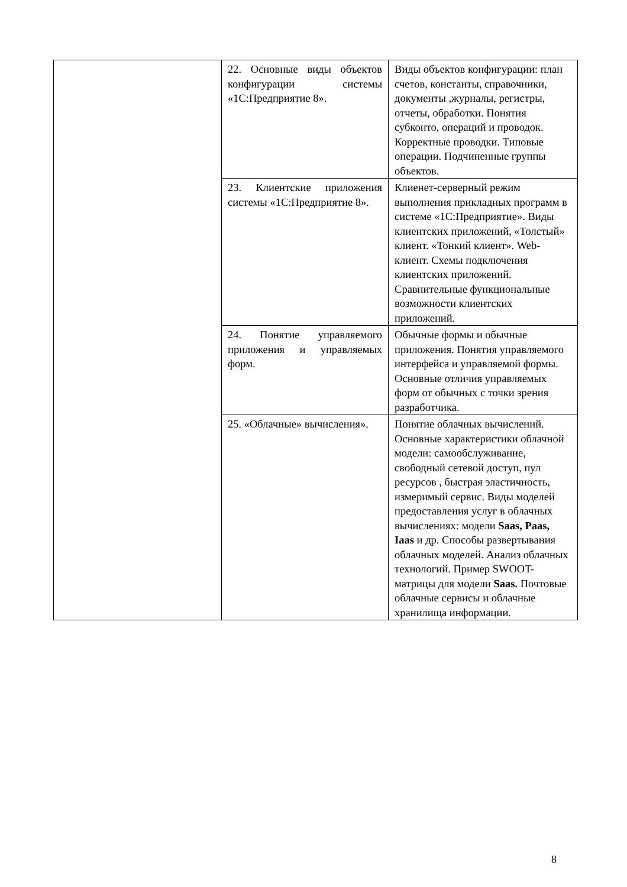| | 22. Основные виды объектов конфигурации системы «1С:Предприятие 8». | Виды объектов конфигурации: план счетов, константы, справочники, документы ,журналы, регистры, отчеты, обработки. Понятия субконто, операций и проводок. Корректные проводки. Типовые операции. Подчиненные группы объектов. |
| | 23. Клиентские приложения системы «1С:Предприятие 8». | Клиенет-серверный режим выполнения прикладных программ в системе «1С:Предприятие». Виды клиентских приложений, «Толстый» клиент. «Тонкий клиент». Web-клиент. Схемы подключения клиентских приложений. Сравнительные функциональные возможности клиентских приложений. |
| | 24. Понятие управляемого приложения и управляемых форм. | Обычные формы и обычные приложения. Понятия управляемого интерфейса и управляемой формы. Основные отличия управляемых форм от обычных с точки зрения разработчика. |
| | 25. «Облачные» вычисления». | Понятие облачных вычислений. Основные характеристики облачной модели: самообслуживание, свободный сетевой доступ, пул ресурсов , быстрая эластичность, измеримый сервис. Виды моделей предоставления услуг в облачных вычислениях: модели Saas, Paas, Iaas и др. Способы развертывания облачных моделей. Анализ облачных технологий. Пример SWOOT-матрицы для модели Saas. Почтовые облачные сервисы и облачные хранилища информации. |
8